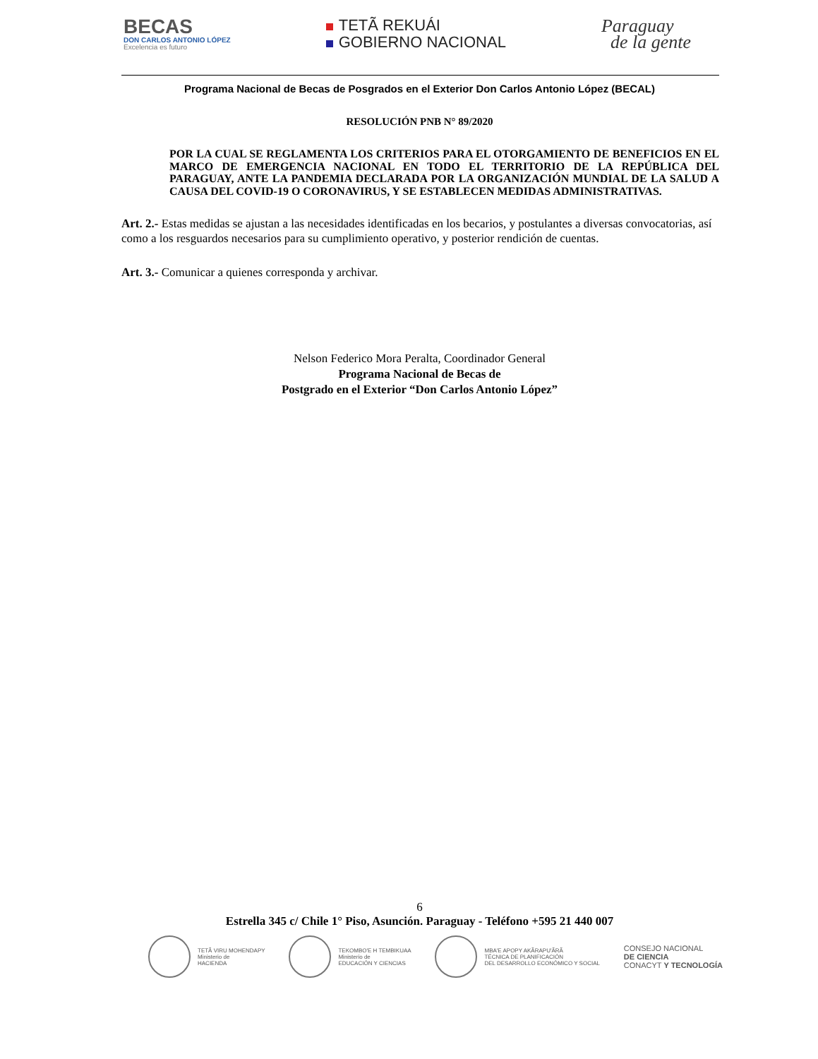BECAS
DON CARLOS ANTONIO LÓPEZ
Excelencia es futuro
TETÃ REKUÁI
GOBIERNO NACIONAL
Paraguay
de la gente
Programa Nacional de Becas de Posgrados en el Exterior Don Carlos Antonio López (BECAL)
RESOLUCIÓN PNB N° 89/2020
POR LA CUAL SE REGLAMENTA LOS CRITERIOS PARA EL OTORGAMIENTO DE BENEFICIOS EN EL MARCO DE EMERGENCIA NACIONAL EN TODO EL TERRITORIO DE LA REPÚBLICA DEL PARAGUAY, ANTE LA PANDEMIA DECLARADA POR LA ORGANIZACIÓN MUNDIAL DE LA SALUD A CAUSA DEL COVID-19 O CORONAVIRUS, Y SE ESTABLECEN MEDIDAS ADMINISTRATIVAS.
Art. 2.- Estas medidas se ajustan a las necesidades identificadas en los becarios, y postulantes a diversas convocatorias, así como a los resguardos necesarios para su cumplimiento operativo, y posterior rendición de cuentas.
Art. 3.- Comunicar a quienes corresponda y archivar.
Nelson Federico Mora Peralta, Coordinador General
Programa Nacional de Becas de
Postgrado en el Exterior “Don Carlos Antonio López”
6
Estrella 345 c/ Chile 1° Piso, Asunción. Paraguay - Teléfono +595 21 440 007
TETÃ VIRU MOHENDAPY
Ministerio de
HACIENDA
TEKOMBO'E H TEMBIKUAA
Ministerio de
EDUCACIÓN Y CIENCIAS
MBA'E APOPY AKÃRAPU'ÃRÃ
TÉCNICA DE PLANIFICACIÓN
DEL DESARROLLO ECONÓMICO Y SOCIAL
CONSEJO NACIONAL
DE CIENCIA
CONACYT Y TECNOLOGÍA